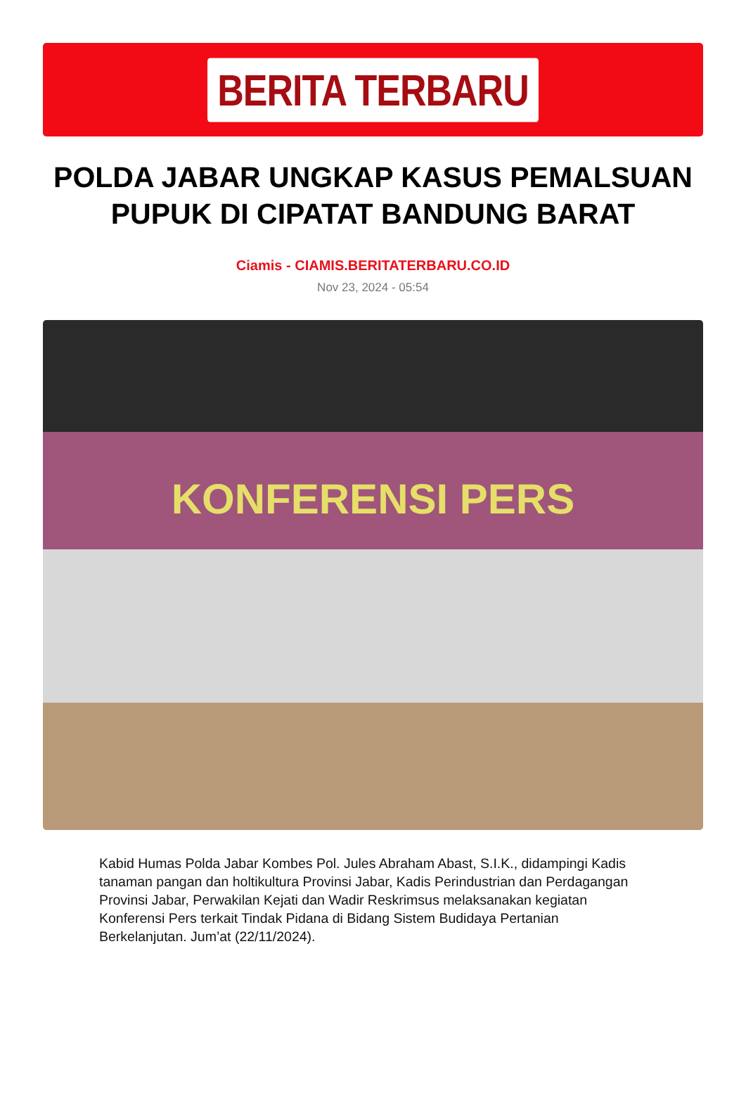BERITA TERBARU
POLDA JABAR UNGKAP KASUS PEMALSUAN PUPUK DI CIPATAT BANDUNG BARAT
Ciamis - CIAMIS.BERITATERBARU.CO.ID
Nov 23, 2024 - 05:54
KONFERENSI PERS
Kabid Humas Polda Jabar Kombes Pol. Jules Abraham Abast, S.I.K., didampingi Kadis tanaman pangan dan holtikultura Provinsi Jabar, Kadis Perindustrian dan Perdagangan Provinsi Jabar, Perwakilan Kejati dan Wadir Reskrimsus melaksanakan kegiatan Konferensi Pers terkait Tindak Pidana di Bidang Sistem Budidaya Pertanian Berkelanjutan. Jum’at (22/11/2024).